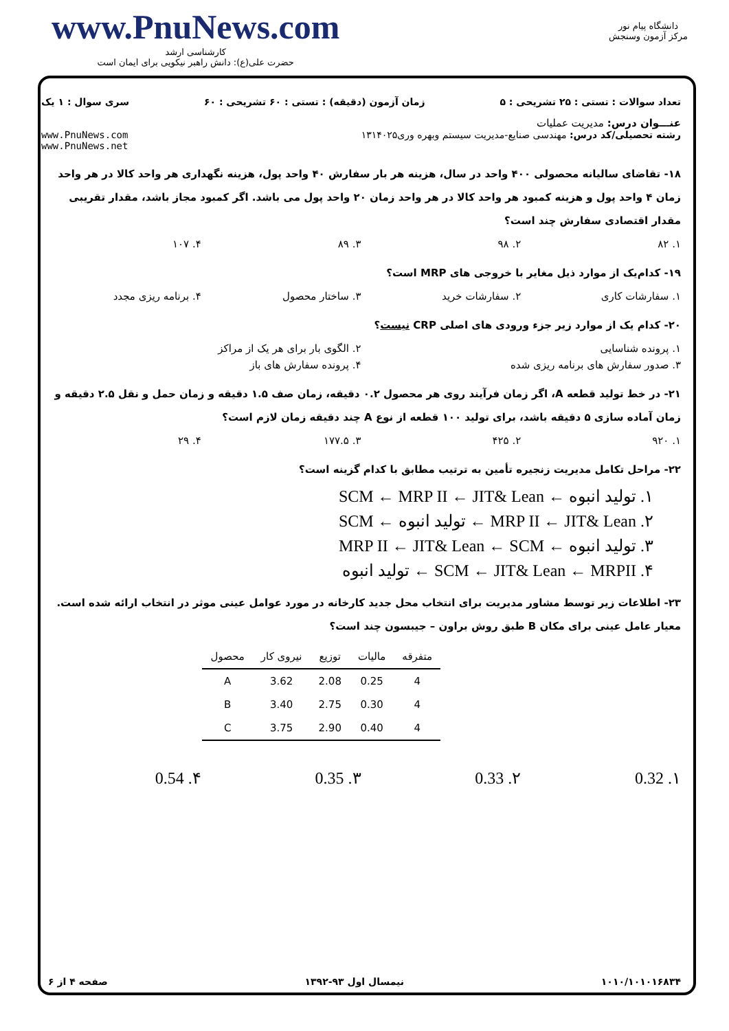www.PnuNews.com
کارشناسی ارشد
حضرت علی(ع): دانش راهبر نیکویی برای ایمان است
دانشگاه پیام نور
مرکز آزمون وسنجش
تعداد سوالات : تستی : ۲۵ تشریحی : ۵ زمان آزمون (دقیقه) : تستی : ۶۰ تشریحی : ۶۰ سری سوال : ۱ یک
عنـــوان درس: مدیریت عملیات
رشته تحصیلی/کد درس: مهندسی صنایع-مدیریت سیستم وبهره وری۱۳۱۴۰۲۵ www.PnuNews.com
www.PnuNews.net
۱۸- تقاضای سالیانه محصولی ۴۰۰ واحد در سال، هزینه هر بار سفارش ۴۰ واحد پول، هزینه نگهداری هر واحد کالا در هر واحد زمان ۴ واحد پول و هزینه کمبود هر واحد کالا در هر واحد زمان ۲۰ واحد پول می باشد. اگر کمبود مجاز باشد، مقدار تقریبی مقدار اقتصادی سفارش چند است؟
۱. ۸۲ ۲. ۹۸ ۳. ۸۹ ۴. ۱۰۷
۱۹- کدام‌یک از موارد ذیل مغایر با خروجی های MRP است؟
۱. سفارشات کاری ۲. سفارشات خرید ۳. ساختار محصول ۴. برنامه ریزی مجدد
۲۰- کدام یک از موارد زیر جزء ورودی های اصلی CRP نیست؟
۱. پرونده شناسایی ۲. الگوی بار برای هر یک از مراکز
۳. صدور سفارش های برنامه ریزی شده ۴. پرونده سفارش های باز
۲۱- در خط تولید قطعه A، اگر زمان فرآیند روی هر محصول ۰.۲ دقیقه، زمان صف ۱.۵ دقیقه و زمان حمل و نقل ۲.۵ دقیقه و زمان آماده سازی ۵ دقیقه باشد، برای تولید ۱۰۰ قطعه از نوع A چند دقیقه زمان لازم است؟
۱. ۹۲۰ ۲. ۴۲۵ ۳. ۱۷۷.۵ ۴. ۲۹
۲۲- مراحل تکامل مدیریت زنجیره تأمین به ترتیب مطابق با کدام گزینه است؟
۱. تولید انبوه ← SCM ← MRP II ← JIT& Lean
۲. MRP II ← JIT& Lean ← تولید انبوه ← SCM
۳. تولید انبوه ← MRP II ← JIT& Lean ← SCM
۴. SCM ← JIT& Lean ← MRPII ← تولید انبوه
۲۳- اطلاعات زیر توسط مشاور مدیریت برای انتخاب محل جدید کارخانه در مورد عوامل عینی موثر در انتخاب ارائه شده است. معیار عامل عینی برای مکان B طبق روش براون – جیبسون چند است؟
| محصول | نیروی کار | توزیع | مالیات | متفرقه |
| --- | --- | --- | --- | --- |
| A | 3.62 | 2.08 | 0.25 | 4 |
| B | 3.40 | 2.75 | 0.30 | 4 |
| C | 3.75 | 2.90 | 0.40 | 4 |
۱. 0.32 ۲. 0.33 ۳. 0.35 ۴. 0.54
۱۰۱۰/۱۰۱۰۱۶۸۳۴ نیمسال اول ۹۳-۱۳۹۲ صفحه ۴ از ۶